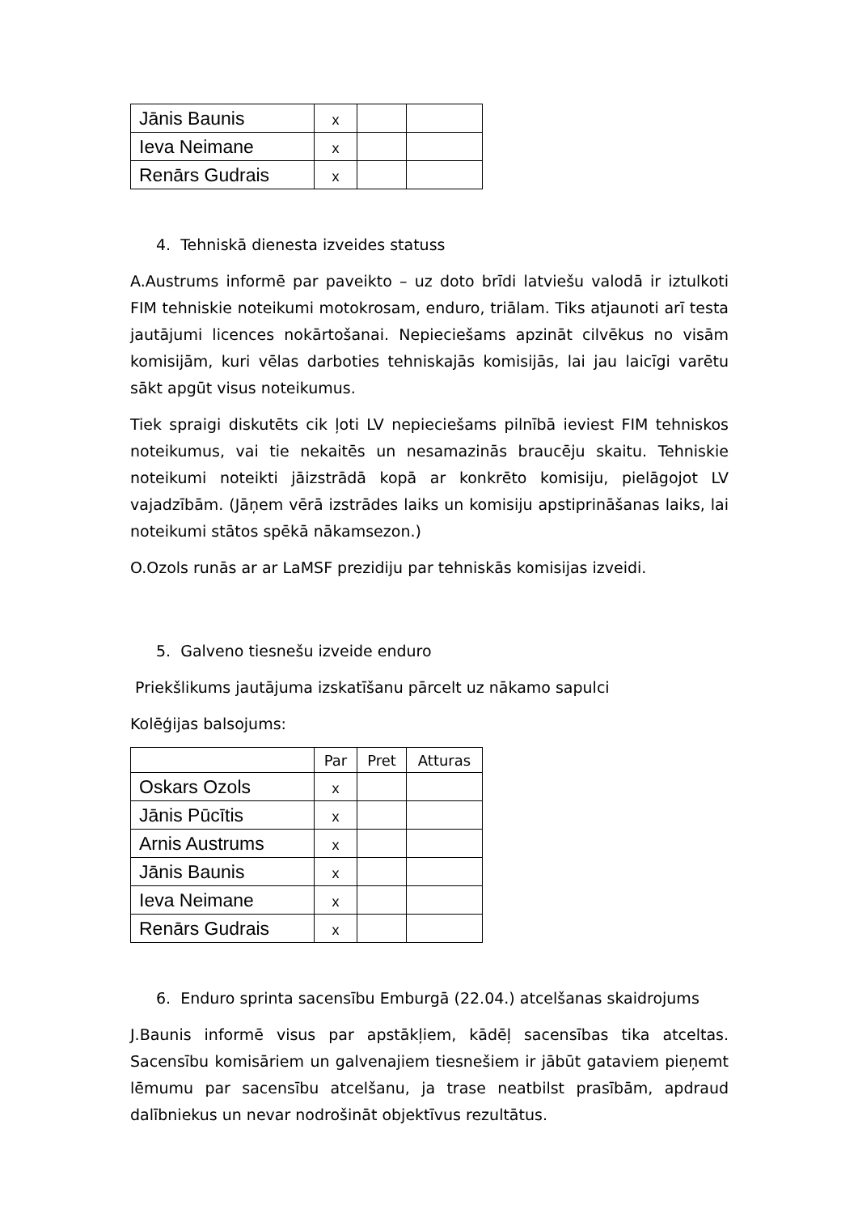| Jānis Baunis | x | | |
| Ieva Neimane | x | | |
| Renārs Gudrais | x | | |
4. Tehniskā dienesta izveides statuss
A.Austrums informē par paveikto – uz doto brīdi latviešu valodā ir iztulkoti FIM tehniskie noteikumi motokrosam, enduro, triālam. Tiks atjaunoti arī testa jautājumi licences nokārtošanai. Nepieciešams apzināt cilvēkus no visām komisijām, kuri vēlas darboties tehniskajās komisijās, lai jau laicīgi varētu sākt apgūt visus noteikumus.
Tiek spraigi diskutēts cik ļoti LV nepieciešams pilnībā ieviest FIM tehniskos noteikumus, vai tie nekaitēs un nesamazinās braucēju skaitu. Tehniskie noteikumi noteikti jāizstrādā kopā ar konkrēto komisiju, pielāgojot LV vajadzībām. (Jāņem vērā izstrādes laiks un komisiju apstiprināšanas laiks, lai noteikumi stātos spēkā nākamsezon.)
O.Ozols runās ar ar LaMSF prezidiju par tehniskās komisijas izveidi.
5. Galveno tiesnešu izveide enduro
Priekšlikums jautājuma izskatīšanu pārcelt uz nākamo sapulci
Kolēģijas balsojums:
| | Par | Pret | Atturas |
| Oskars Ozols | x | | |
| Jānis Pūcītis | x | | |
| Arnis Austrums | x | | |
| Jānis Baunis | x | | |
| Ieva Neimane | x | | |
| Renārs Gudrais | x | | |
6. Enduro sprinta sacensību Emburgā (22.04.) atcelšanas skaidrojums
J.Baunis informē visus par apstākļiem, kādēļ sacensības tika atceltas. Sacensību komisāriem un galvenajiem tiesnešiem ir jābūt gataviem pieņemt lēmumu par sacensību atcelšanu, ja trase neatbilst prasībām, apdraud dalībniekus un nevar nodrošināt objektīvus rezultātus.